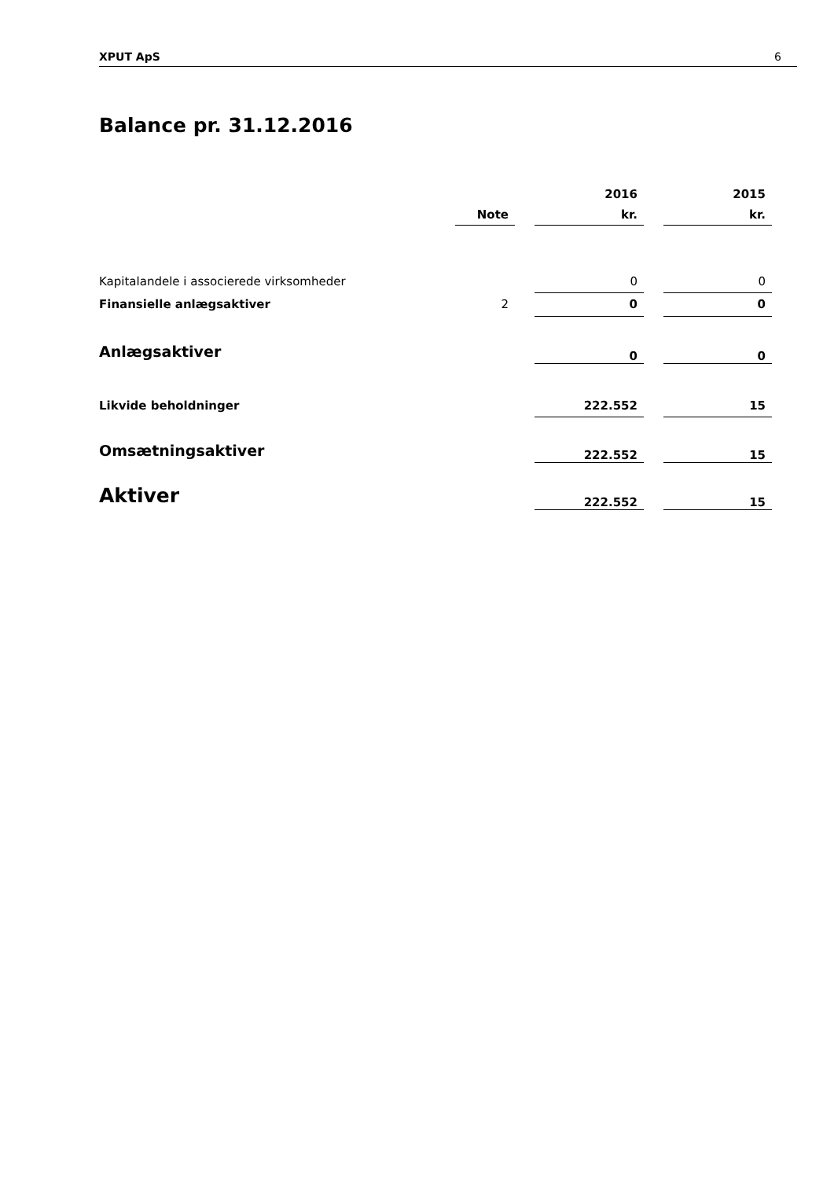XPUT ApS 6
Balance pr. 31.12.2016
| | | | 2016 | | 2015 |
| --- | --- | --- | --- | --- | --- |
| | Note | | kr. | | kr. |
| Kapitalandele i associerede virksomheder | | | 0 | | 0 |
| Finansielle anlægsaktiver | 2 | | 0 | | 0 |
| Anlægsaktiver | | | 0 | | 0 |
| Likvide beholdninger | | | 222.552 | | 15 |
| Omsætningsaktiver | | | 222.552 | | 15 |
| Aktiver | | | 222.552 | | 15 |